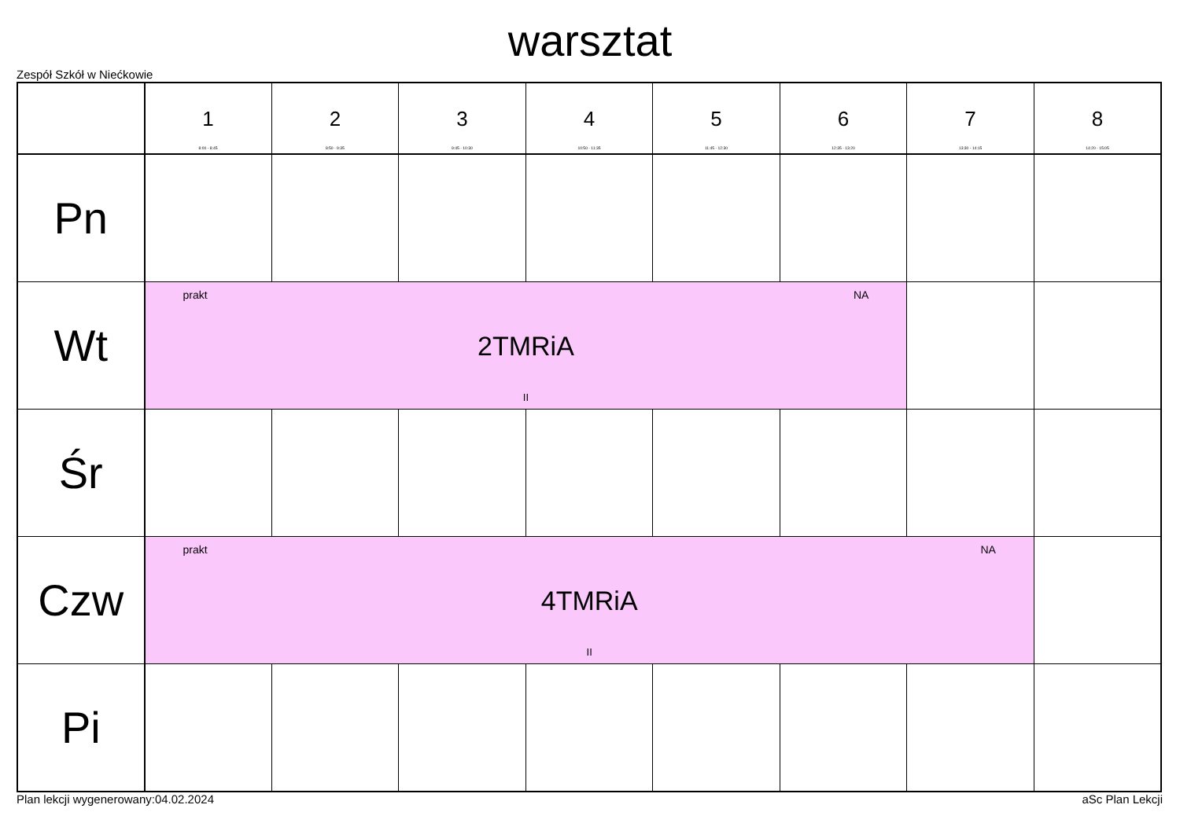warsztat
Zespół Szkół w Niećkowie
| | 1 8:00 - 8:45 | 2 8:50 - 9:35 | 3 9:45 - 10:30 | 4 10:50 - 11:35 | 5 11:45 - 12:30 | 6 12:35 - 13:20 | 7 13:30 - 14:15 | 8 14:20 - 15:05 |
| --- | --- | --- | --- | --- | --- | --- | --- | --- |
| Pn | | | | | | | | |
| Wt | prakt NA 2TMRiA II | | | | | | | |
| Śr | | | | | | | | |
| Czw | prakt NA 4TMRiA II | | | | | | | |
| Pi | | | | | | | | |
Plan lekcji wygenerowany:04.02.2024 aSc Plan Lekcji